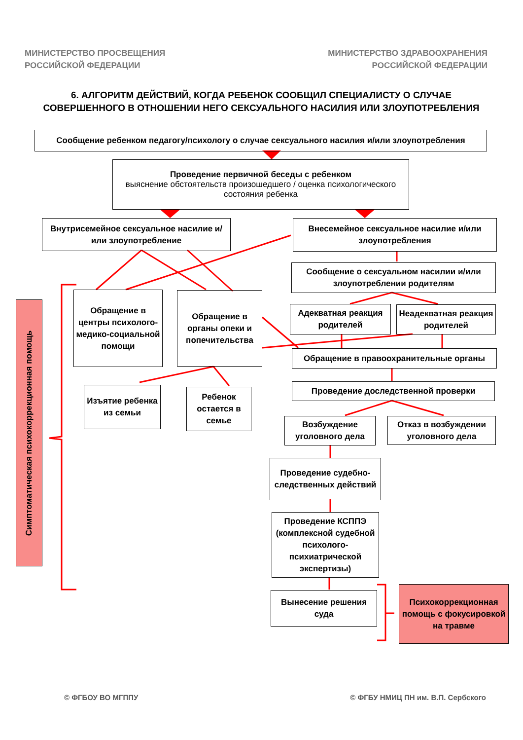МИНИСТЕРСТВО ПРОСВЕЩЕНИЯ
РОССИЙСКОЙ ФЕДЕРАЦИИ
МИНИСТЕРСТВО ЗДРАВООХРАНЕНИЯ
РОССИЙСКОЙ ФЕДЕРАЦИИ
6. АЛГОРИТМ ДЕЙСТВИЙ, КОГДА РЕБЕНОК СООБЩИЛ СПЕЦИАЛИСТУ О СЛУЧАЕ СОВЕРШЕННОГО В ОТНОШЕНИИ НЕГО СЕКСУАЛЬНОГО НАСИЛИЯ ИЛИ ЗЛОУПОТРЕБЛЕНИЯ
Сообщение ребенком педагогу/психологу о случае сексуального насилия и/или злоупотребления
Проведение первичной беседы с ребенком
выяснение обстоятельств произошедшего / оценка психологического состояния ребенка
Внутрисемейное сексуальное насилие и/или злоупотребление
Внесемейное сексуальное насилие и/или злоупотребления
Сообщение о сексуальном насилии и/или злоупотреблении родителям
Обращение в центры психолого-медико-социальной помощи
Обращение в органы опеки и попечительства
Адекватная реакция родителей
Неадекватная реакция родителей
Обращение в правоохранительные органы
Проведение доследственной проверки
Изъятие ребенка из семьи
Ребенок остается в семье
Возбуждение уголовного дела
Отказ в возбуждении уголовного дела
Проведение судебно-следственных действий
Проведение КСППЭ (комплексной судебной психолого-психиатрической экспертизы)
Вынесение решения суда
Психокоррекционная помощь с фокусировкой на травме
Симптоматическая психокоррекционная помощь
© ФГБОУ ВО МГППУ
© ФГБУ НМИЦ ПН им. В.П. Сербского